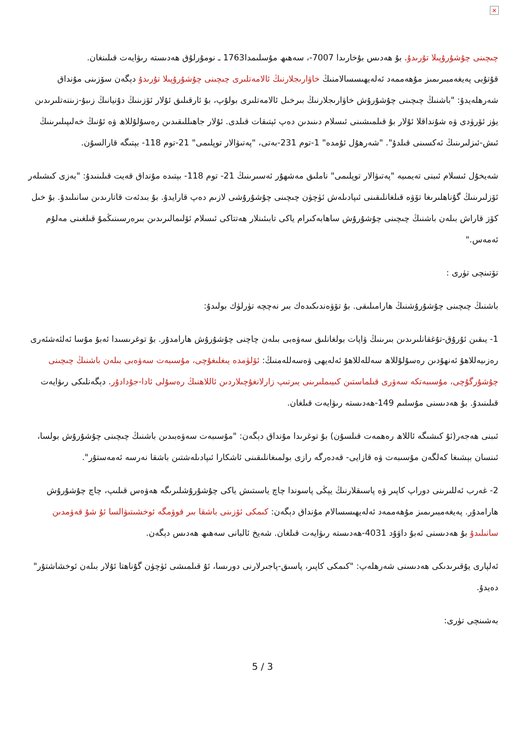×
چىچىنى چۇشۇرۇپىلا تۇرىدۇ. بۇ ھەدىس بۇخارىدا 7007-، سەھىھ مۇسلىمدا1763 ـ نومۇرلۇق ھەدىستە رىۋايەت قىلىنغان.
قۇتۇبى پەيغەمبىرىمىز مۇھەممەد ئەلەيھىسسالامنىڭ خاۋارىجلارنىڭ ئالامەتلىرى چىچىنى چۇشۇرۇپىلا تۇرىدۇ دېگەن سۆزىنى مۇنداق شەرھلەيدۇ: "باشنىڭ چىچىنى چۇشۇرۇش خاۋارىجلارنىڭ بىرخىل ئالامەتلىرى بولۇپ، بۇ ئارقىلىق ئۇلار ئۆزىنىڭ دۇنيانىڭ زىبۇ-زىننەتلىرىدىن يۈز ئۆرۈدى ۋە شۇنداقلا ئۇلار بۇ قىلمىشىنى ئىسلام دىنىدىن دەپ ئېتىقات قىلدى. ئۇلار جاھىللىقىدىن رەسۇلۇللاھ ۋە ئۇنىڭ خەلىپىلىرىنىڭ ئىش-ئىزلىرىنىڭ ئەكسىنى قىلدۇ". "شەرھۇل ئۇمدە" 1-توم 231-بەتى، "پەتىۋالار توپلىمى" 21-توم 118- بېتىگە قارالسۇن.
شەيخۇل ئىسلام ئىبنى تەيمىيە "پەتىۋالار توپلىمى" ناملىق مەشھۇر ئەسىرىنىڭ 21- توم 118- بېتىدە مۇنداق قەيت قىلىنىدۇ: "بەزى كىشىلەر ئۆزلىرىنىڭ گۇناھلىرىغا تۆۋە قىلغانلىقىنى ئىپادىلەش ئۈچۈن چىچىنى چۇشۇرۇشى لازىم دەپ قارايدۇ. بۇ بىدئەت قاتارىدىن سانىلىدۇ. بۇ خىل كۆز قاراش بىلەن باشنىڭ چىچىنى چۇشۇرۇش ساھابەكىرام ياكى تابىئىنلار ھەتتاكى ئىسلام ئۆلىمالىرىدىن بىرەرسىنىڭمۇ قىلغىنى مەلۇم ئەمەس."
تۆتىنچى تۈرى :
باشنىڭ چىچىنى چۇشۇرۇشنىڭ ھارامىلىقى. بۇ تۆۋەندىكىدەك بىر نەچچە تۈرلۈك بولىدۇ:
1- يىقىن ئۇرۇق-تۇغقانلىرىدىن بىرىنىڭ ۋاپات بولغانلىق سەۋەبى بىلەن چاچنى چۇشۇرۇش ھارامدۇر. بۇ توغرىسىدا ئەبۇ مۇسا ئەلئەشئەرى رەزىيەللاھۇ ئەنھۇدىن رەسۇلۇللاھ سەللەللاھۇ ئەلەيھى ۋەسەللەمنىڭ: ئۆلۈمدە يىغلىغۇچى، مۇسىبەت سەۋەبى بىلەن باشنىڭ چىچىنى چۇشۇرگۇچى، مۇسىبەتكە سەۋرى قىلماستىن كىيىملىرىنى يىرتىپ زارلانغۇچىلاردىن ئاللاھنىڭ رەسۇلى ئادا-جۇدادۇر. دېگەنلىكى رىۋايەت قىلىنىدۇ. بۇ ھەدىسنى مۇسلىم 149-ھەدىستە رىۋايەت قىلغان.
ئىبنى ھەجەر(ئۇ كىشىگە ئاللاھ رەھمەت قىلسۇن) بۇ توغرىدا مۇنداق دېگەن: "مۇسىبەت سەۋەبىدىن باشنىڭ چىچىنى چۇشۇرۇش بولسا، ئىنسان بېشىغا كەلگەن مۇسىبەت ۋە قازايى- قەدەرگە رازى بولمىغانلىقىنى ئاشكارا ئىپادىلەشتىن باشقا نەرسە ئەمەستۇر".
2- غەرب ئەللىرىنى دوراپ كاپىر ۋە پاسىقلارنىڭ يېڭى پاسوندا چاچ ياسىتىش ياكى چۇشۇرۇشلىرىگە ھەۋەس قىلىپ، چاچ چۇشۇرۇش ھارامدۇر. پەيغەمبىرىمىز مۇھەممەد ئەلەيھىسسالام مۇنداق دېگەن: كىمكى ئۆزىنى باشقا بىر قوۋمگە ئوخشىتىۋالسا ئۇ شۇ قەۋمدىن سانىلىدۇ بۇ ھەدىسنى ئەبۇ داۋۇد 4031-ھەدىستە رىۋايەت قىلغان. شەيخ ئالبانى سەھىھ ھەدىس دېگەن.
ئەلپارى يۇقىرىدىكى ھەدىسنى شەرھلەپ: "كىمكى كاپىر، پاسىق-پاجىرلارنى دورىسا، ئۇ قىلمىشى ئۈچۈن گۇناھتا ئۇلار بىلەن ئوخشاشتۇر" دەيدۇ.
بەشىنچى تۈرى:
5 / 3